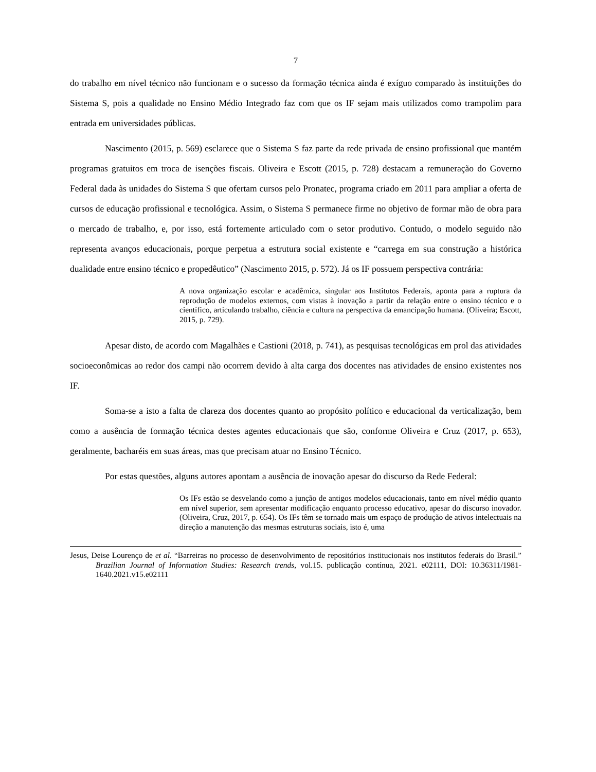7
do trabalho em nível técnico não funcionam e o sucesso da formação técnica ainda é exíguo comparado às instituições do Sistema S, pois a qualidade no Ensino Médio Integrado faz com que os IF sejam mais utilizados como trampolim para entrada em universidades públicas.
Nascimento (2015, p. 569) esclarece que o Sistema S faz parte da rede privada de ensino profissional que mantém programas gratuitos em troca de isenções fiscais. Oliveira e Escott (2015, p. 728) destacam a remuneração do Governo Federal dada às unidades do Sistema S que ofertam cursos pelo Pronatec, programa criado em 2011 para ampliar a oferta de cursos de educação profissional e tecnológica. Assim, o Sistema S permanece firme no objetivo de formar mão de obra para o mercado de trabalho, e, por isso, está fortemente articulado com o setor produtivo. Contudo, o modelo seguido não representa avanços educacionais, porque perpetua a estrutura social existente e “carrega em sua construção a histórica dualidade entre ensino técnico e propedêutico” (Nascimento 2015, p. 572). Já os IF possuem perspectiva contrária:
A nova organização escolar e acadêmica, singular aos Institutos Federais, aponta para a ruptura da reprodução de modelos externos, com vistas à inovação a partir da relação entre o ensino técnico e o científico, articulando trabalho, ciência e cultura na perspectiva da emancipação humana. (Oliveira; Escott, 2015, p. 729).
Apesar disto, de acordo com Magalhães e Castioni (2018, p. 741), as pesquisas tecnológicas em prol das atividades socioeconômicas ao redor dos campi não ocorrem devido à alta carga dos docentes nas atividades de ensino existentes nos IF.
Soma-se a isto a falta de clareza dos docentes quanto ao propósito político e educacional da verticalização, bem como a ausência de formação técnica destes agentes educacionais que são, conforme Oliveira e Cruz (2017, p. 653), geralmente, bacharéis em suas áreas, mas que precisam atuar no Ensino Técnico.
Por estas questões, alguns autores apontam a ausência de inovação apesar do discurso da Rede Federal:
Os IFs estão se desvelando como a junção de antigos modelos educacionais, tanto em nível médio quanto em nível superior, sem apresentar modificação enquanto processo educativo, apesar do discurso inovador. (Oliveira, Cruz, 2017, p. 654). Os IFs têm se tornado mais um espaço de produção de ativos intelectuais na direção a manutenção das mesmas estruturas sociais, isto é, uma
Jesus, Deise Lourenço de et al. “Barreiras no processo de desenvolvimento de repositórios institucionais nos institutos federais do Brasil.” Brazilian Journal of Information Studies: Research trends, vol.15. publicação contínua, 2021. e02111, DOI: 10.36311/1981-1640.2021.v15.e02111